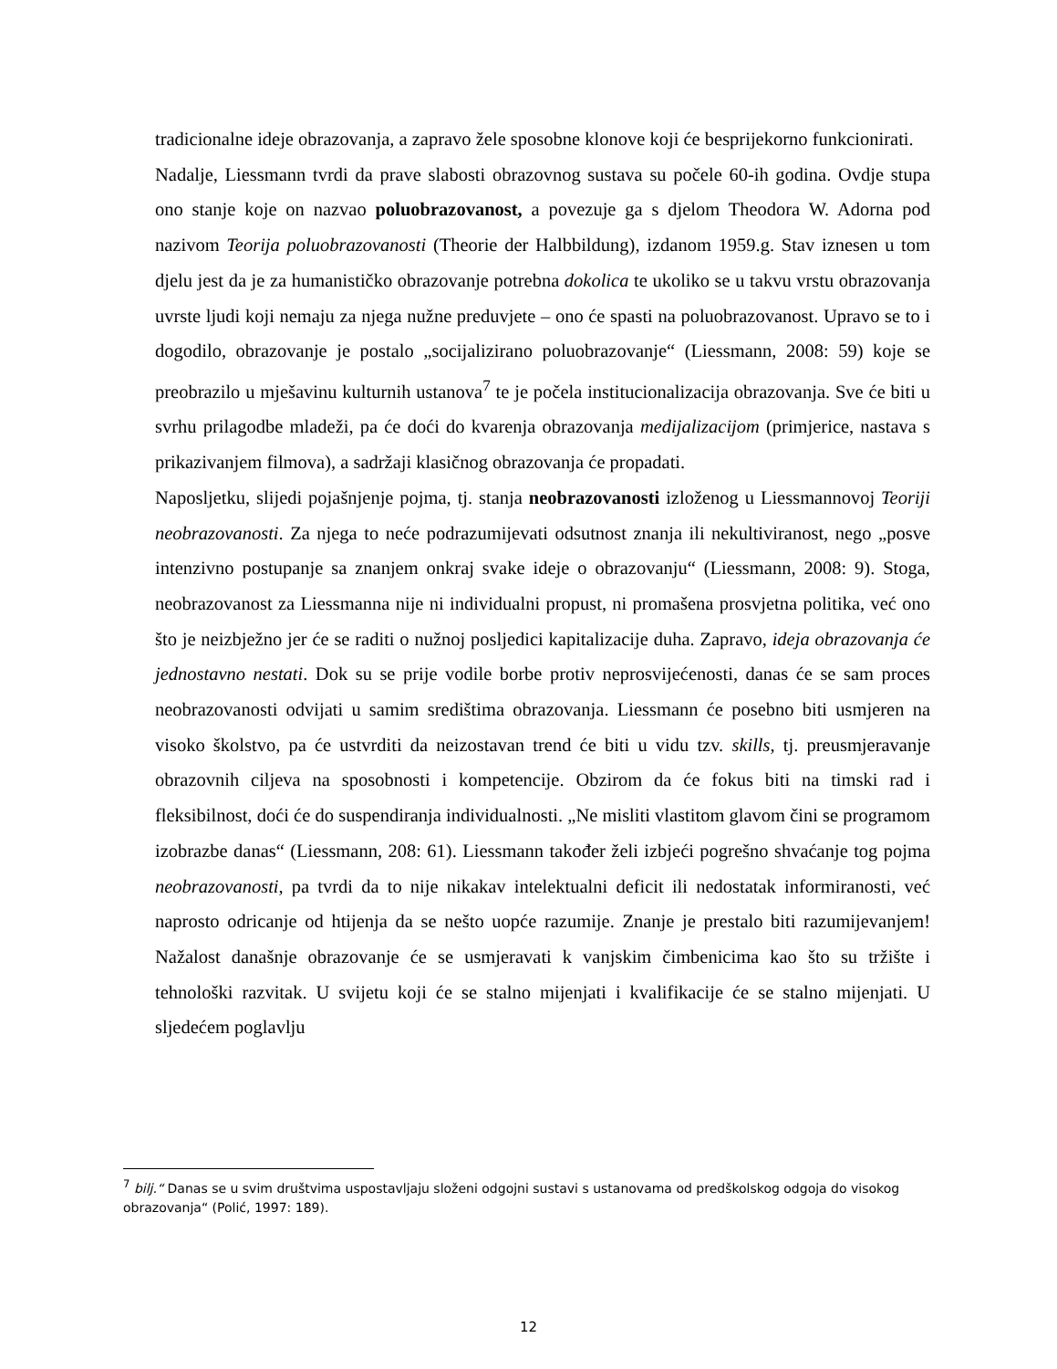tradicionalne ideje obrazovanja, a zapravo žele sposobne klonove koji će besprijekorno funkcionirati.
Nadalje, Liessmann tvrdi da prave slabosti obrazovnog sustava su počele 60-ih godina. Ovdje stupa ono stanje koje on nazvao poluobrazovanost, a povezuje ga s djelom Theodora W. Adorna pod nazivom Teorija poluobrazovanosti (Theorie der Halbbildung), izdanom 1959.g. Stav iznesen u tom djelu jest da je za humanističko obrazovanje potrebna dokolica te ukoliko se u takvu vrstu obrazovanja uvrste ljudi koji nemaju za njega nužne preduvjete – ono će spasti na poluobrazovanost. Upravo se to i dogodilo, obrazovanje je postalo „socijalizirano poluobrazovanje“ (Liessmann, 2008: 59) koje se preobrazilo u mješavinu kulturnih ustanova<sup>7</sup> te je počela institucionalizacija obrazovanja. Sve će biti u svrhu prilagodbe mladeži, pa će doći do kvarenja obrazovanja medijalizacijom (primjerice, nastava s prikazivanjem filmova), a sadržaji klasičnog obrazovanja će propadati.
Naposljetku, slijedi pojašnjenje pojma, tj. stanja neobrazovanosti izloženog u Liessmannovoj Teoriji neobrazovanosti. Za njega to neće podrazumijevati odsutnost znanja ili nekultiviranost, nego „posve intenzivno postupanje sa znanjem onkraj svake ideje o obrazovanju“ (Liessmann, 2008: 9). Stoga, neobrazovanost za Liessmanna nije ni individualni propust, ni promašena prosvjetna politika, već ono što je neizbježno jer će se raditi o nužnoj posljedici kapitalizacije duha. Zapravo, ideja obrazovanja će jednostavno nestati. Dok su se prije vodile borbe protiv neprosvijećenosti, danas će se sam proces neobrazovanosti odvijati u samim središtima obrazovanja. Liessmann će posebno biti usmjeren na visoko školstvo, pa će ustvrditi da neizostavan trend će biti u vidu tzv. skills, tj. preusmjeravanje obrazovnih ciljeva na sposobnosti i kompetencije. Obzirom da će fokus biti na timski rad i fleksibilnost, doći će do suspendiranja individualnosti. „Ne misliti vlastitom glavom čini se programom izobrazbe danas“ (Liessmann, 208: 61). Liessmann također želi izbjeći pogrešno shvaćanje tog pojma neobrazovanosti, pa tvrdi da to nije nikakav intelektualni deficit ili nedostatak informiranosti, već naprosto odricanje od htijenja da se nešto uopće razumije. Znanje je prestalo biti razumijevanjem! Nažalost današnje obrazovanje će se usmjeravati k vanjskim čimbenicima kao što su tržište i tehnološki razvitak. U svijetu koji će se stalno mijenjati i kvalifikacije će se stalno mijenjati. U sljedećem poglavlju
<sup>7</sup> bilj.“ Danas se u svim društvima uspostavljaju složeni odgojni sustavi s ustanovama od predškolskog odgoja do visokog obrazovanja“ (Polić, 1997: 189).
12